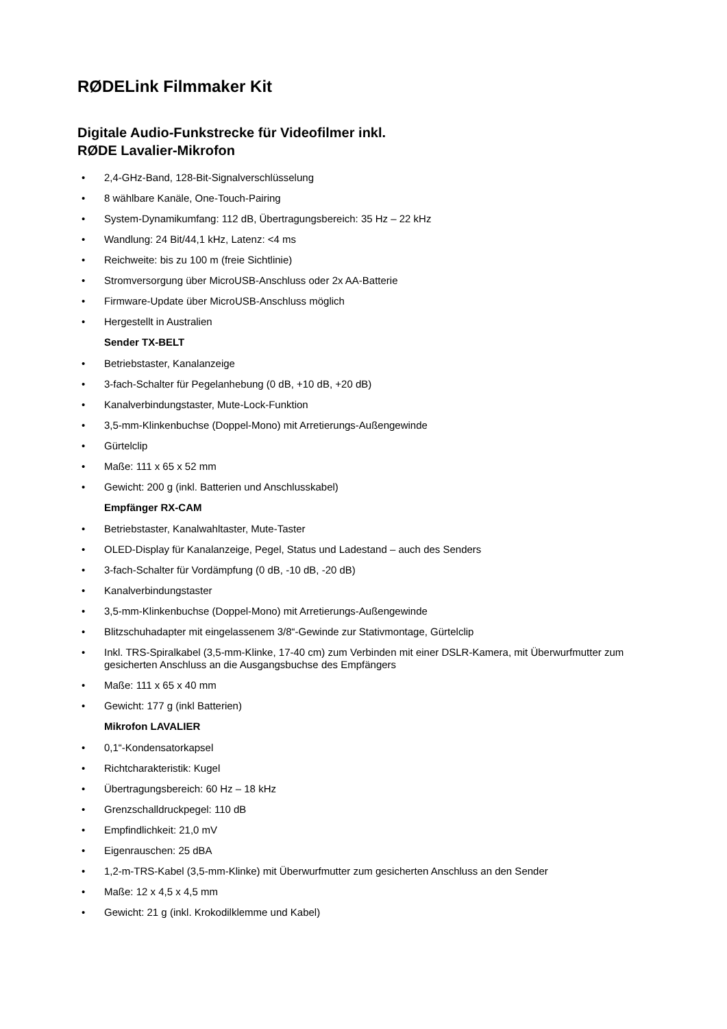RØDELink Filmmaker Kit
Digitale Audio-Funkstrecke für Videofilmer inkl.
RØDE Lavalier-Mikrofon
• 2,4-GHz-Band, 128-Bit-Signalverschlüsselung
• 8 wählbare Kanäle, One-Touch-Pairing
• System-Dynamikumfang: 112 dB, Übertragungsbereich: 35 Hz – 22 kHz
• Wandlung: 24 Bit/44,1 kHz, Latenz: <4 ms
• Reichweite: bis zu 100 m (freie Sichtlinie)
• Stromversorgung über MicroUSB-Anschluss oder 2x AA-Batterie
• Firmware-Update über MicroUSB-Anschluss möglich
• Hergestellt in Australien
Sender TX-BELT
• Betriebstaster, Kanalanzeige
• 3-fach-Schalter für Pegelanhebung (0 dB, +10 dB, +20 dB)
• Kanalverbindungstaster, Mute-Lock-Funktion
• 3,5-mm-Klinkenbuchse (Doppel-Mono) mit Arretierungs-Außengewinde
• Gürtelclip
• Maße: 111 x 65 x 52 mm
• Gewicht: 200 g (inkl. Batterien und Anschlusskabel)
Empfänger RX-CAM
• Betriebstaster, Kanalwahltaster, Mute-Taster
• OLED-Display für Kanalanzeige, Pegel, Status und Ladestand – auch des Senders
• 3-fach-Schalter für Vordämpfung (0 dB, -10 dB, -20 dB)
• Kanalverbindungstaster
• 3,5-mm-Klinkenbuchse (Doppel-Mono) mit Arretierungs-Außengewinde
• Blitzschuhadapter mit eingelassenem 3/8“-Gewinde zur Stativmontage, Gürtelclip
• Inkl. TRS-Spiralkabel (3,5-mm-Klinke, 17-40 cm) zum Verbinden mit einer DSLR-Kamera, mit Überwurfmutter zum gesicherten Anschluss an die Ausgangsbuchse des Empfängers
• Maße: 111 x 65 x 40 mm
• Gewicht: 177 g (inkl Batterien)
Mikrofon LAVALIER
• 0,1“-Kondensatorkapsel
• Richtcharakteristik: Kugel
• Übertragungsbereich: 60 Hz – 18 kHz
• Grenzschalldruckpegel: 110 dB
• Empfindlichkeit: 21,0 mV
• Eigenrauschen: 25 dBA
• 1,2-m-TRS-Kabel (3,5-mm-Klinke) mit Überwurfmutter zum gesicherten Anschluss an den Sender
• Maße: 12 x 4,5 x 4,5 mm
• Gewicht: 21 g (inkl. Krokodilklemme und Kabel)